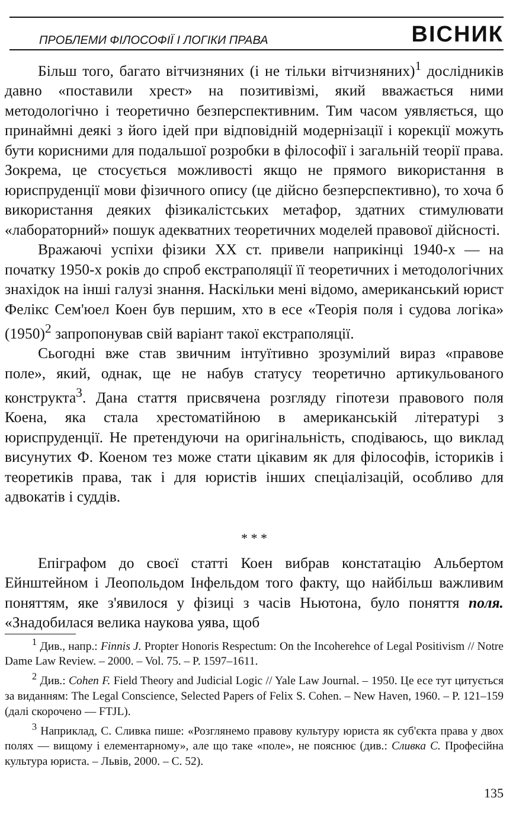ПРОБЛЕМИ ФІЛОСОФІЇ І ЛОГІКИ ПРАВА ВІСНИК
Більш того, багато вітчизняних (і не тільки вітчизняних)<sup>1</sup> дослідників давно «поставили хрест» на позитивізмі, який вважається ними методологічно і теоретично безперспективним. Тим часом уявляється, що принаймні деякі з його ідей при відповідній модернізації і корекції можуть бути корисними для подальшої розробки в філософії і загальній теорії права. Зокрема, це стосується можливості якщо не прямого використання в юриспруденції мови фізичного опису (це дійсно безперспективно), то хоча б використання деяких фізикалістських метафор, здатних стимулювати «лабораторний» пошук адекватних теоретичних моделей правової дійсності.
Вражаючі успіхи фізики XX ст. привели наприкінці 1940-х — на початку 1950-х років до спроб екстраполяції її теоретичних і методологічних знахідок на інші галузі знання. Наскільки мені відомо, американський юрист Фелікс Сем'юел Коен був першим, хто в есе «Теорія поля і судова логіка» (1950)<sup>2</sup> запропонував свій варіант такої екстраполяції.
Сьогодні вже став звичним інтуїтивно зрозумілий вираз «правове поле», який, однак, ще не набув статусу теоретично артикульованого конструкта<sup>3</sup>. Дана стаття присвячена розгляду гіпотези правового поля Коена, яка стала хрестоматійною в американській літературі з юриспруденції. Не претендуючи на оригінальність, сподіваюсь, що виклад висунутих Ф. Коеном тез може стати цікавим як для філософів, істориків і теоретиків права, так і для юристів інших спеціалізацій, особливо для адвокатів і суддів.
* * *
Епіграфом до своєї статті Коен вибрав констатацію Альбертом Ейнштейном і Леопольдом Інфельдом того факту, що найбільш важливим поняттям, яке з'явилося у фізиці з часів Ньютона, було поняття поля. «Знадобилася велика наукова уява, щоб
<sup>1</sup> Див., напр.: Finnis J. Propter Honoris Respectum: On the Incoherehce of Legal Positivism // Notre Dame Law Review. – 2000. – Vol. 75. – P. 1597–1611.
<sup>2</sup> Див.: Cohen F. Field Theory and Judicial Logic // Yale Law Journal. – 1950. Це есе тут цитується за виданням: The Legal Conscience, Selected Papers of Felix S. Cohen. – New Haven, 1960. – P. 121–159 (далі скорочено — FTJL).
<sup>3</sup> Наприклад, С. Сливка пише: «Розглянемо правову культуру юриста як суб'єкта права у двох полях — вищому і елементарному», але що таке «поле», не пояснює (див.: Сливка С. Професійна культура юриста. – Львів, 2000. – С. 52).
135